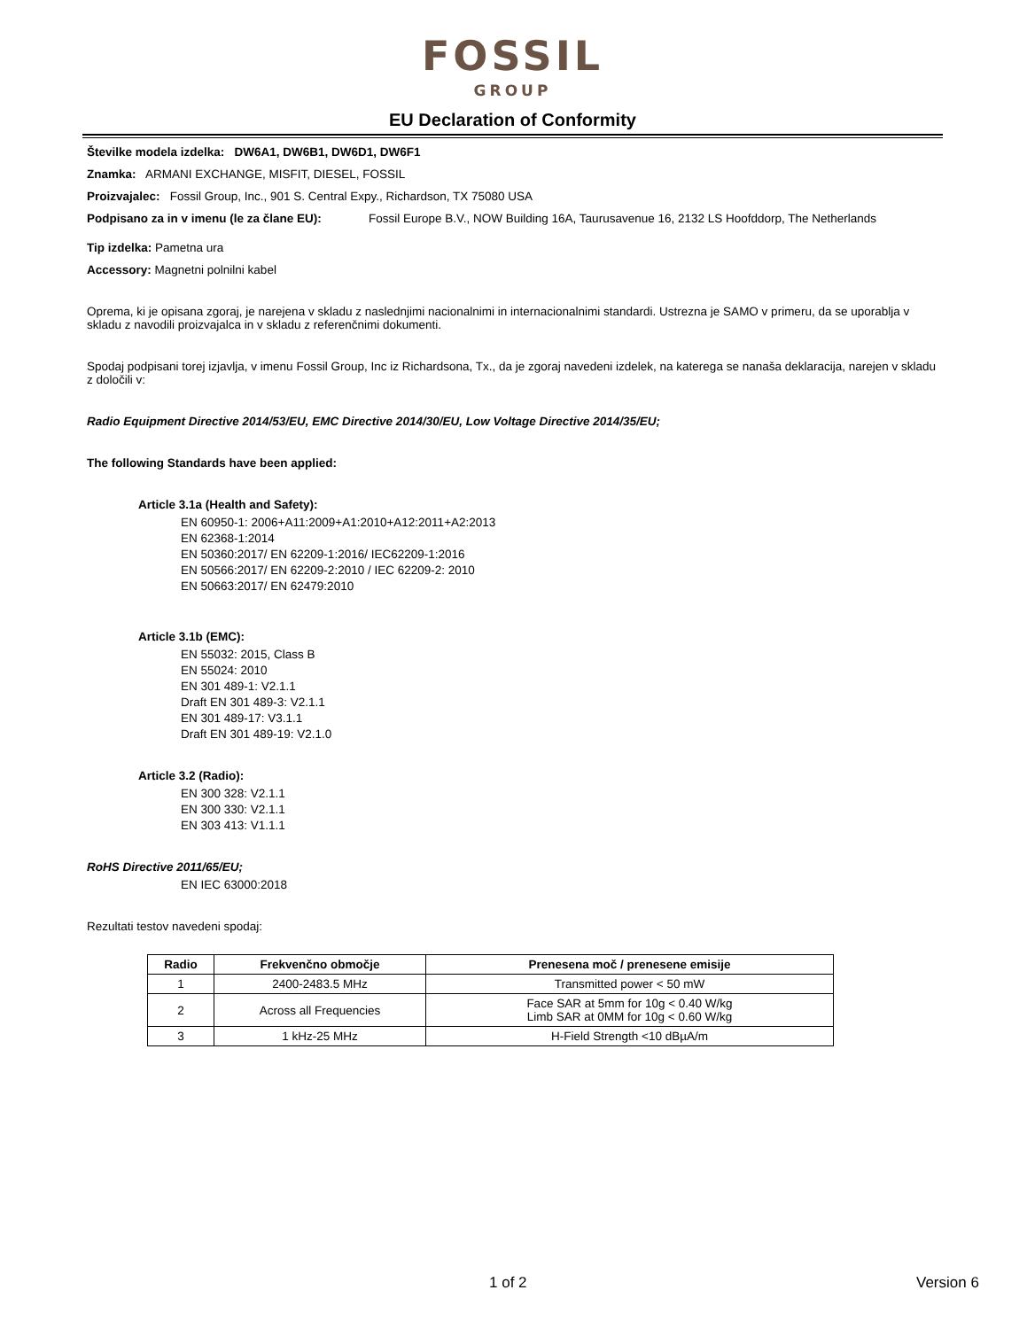FOSSIL
GROUP
EU Declaration of Conformity
Številke modela izdelka: DW6A1, DW6B1, DW6D1, DW6F1
Znamka: ARMANI EXCHANGE, MISFIT, DIESEL, FOSSIL
Proizvajalec: Fossil Group, Inc., 901 S. Central Expy., Richardson, TX 75080 USA
Podpisano za in v imenu (le za člane EU): Fossil Europe B.V., NOW Building 16A, Taurusavenue 16, 2132 LS Hoofddorp, The Netherlands
Tip izdelka: Pametna ura
Accessory: Magnetni polnilni kabel
Oprema, ki je opisana zgoraj, je narejena v skladu z naslednjimi nacionalnimi in internacionalnimi standardi. Ustrezna je SAMO v primeru, da se uporablja v skladu z navodili proizvajalca in v skladu z referenčnimi dokumenti.
Spodaj podpisani torej izjavlja, v imenu Fossil Group, Inc iz Richardsona, Tx., da je zgoraj navedeni izdelek, na katerega se nanaša deklaracija, narejen v skladu z določili v:
Radio Equipment Directive 2014/53/EU, EMC Directive 2014/30/EU, Low Voltage Directive 2014/35/EU;
The following Standards have been applied:
Article 3.1a (Health and Safety):
EN 60950-1: 2006+A11:2009+A1:2010+A12:2011+A2:2013
EN 62368-1:2014
EN 50360:2017/ EN 62209-1:2016/ IEC62209-1:2016
EN 50566:2017/ EN 62209-2:2010 / IEC 62209-2: 2010
EN 50663:2017/ EN 62479:2010
Article 3.1b (EMC):
EN 55032: 2015, Class B
EN 55024: 2010
EN 301 489-1: V2.1.1
Draft EN 301 489-3: V2.1.1
EN 301 489-17: V3.1.1
Draft EN 301 489-19: V2.1.0
Article 3.2 (Radio):
EN 300 328: V2.1.1
EN 300 330: V2.1.1
EN 303 413: V1.1.1
RoHS Directive 2011/65/EU;
EN IEC 63000:2018
Rezultati testov navedeni spodaj:
| Radio | Frekvenčno območje | Prenesena moč / prenesene emisije |
| --- | --- | --- |
| 1 | 2400-2483.5 MHz | Transmitted power < 50 mW |
| 2 | Across all Frequencies | Face SAR at 5mm for 10g < 0.40 W/kg Limb SAR at 0MM for 10g < 0.60 W/kg |
| 3 | 1 kHz-25 MHz | H-Field Strength <10 dBµA/m |
1 of 2 Version 6